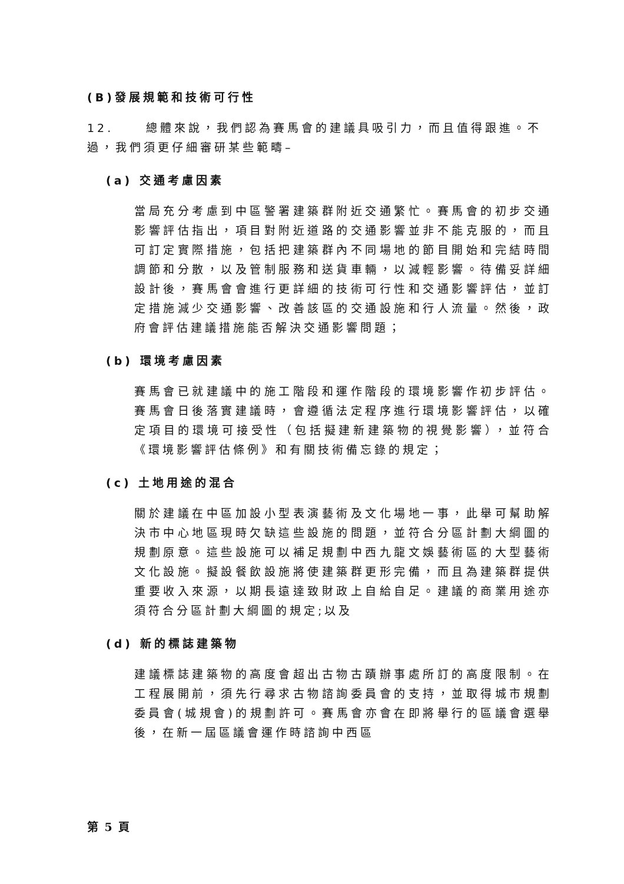(B)發展規範和技術可行性
12. 總體來說，我們認為賽馬會的建議具吸引力，而且值得跟進。不過，我們須更仔細審研某些範疇–
(a) 交通考慮因素
當局充分考慮到中區警署建築群附近交通繁忙。賽馬會的初步交通影響評估指出，項目對附近道路的交通影響並非不能克服的，而且可訂定實際措施，包括把建築群內不同場地的節目開始和完結時間調節和分散，以及管制服務和送貨車輛，以減輕影響。待備妥詳細設計後，賽馬會會進行更詳細的技術可行性和交通影響評估，並訂定措施減少交通影響、改善該區的交通設施和行人流量。然後，政府會評估建議措施能否解決交通影響問題；
(b) 環境考慮因素
賽馬會已就建議中的施工階段和運作階段的環境影響作初步評估。賽馬會日後落實建議時，會遵循法定程序進行環境影響評估，以確定項目的環境可接受性（包括擬建新建築物的視覺影響），並符合《環境影響評估條例》和有關技術備忘錄的規定；
(c) 土地用途的混合
關於建議在中區加設小型表演藝術及文化場地一事，此舉可幫助解決市中心地區現時欠缺這些設施的問題，並符合分區計劃大綱圖的規劃原意。這些設施可以補足規劃中西九龍文娛藝術區的大型藝術文化設施。擬設餐飲設施將使建築群更形完備，而且為建築群提供重要收入來源，以期長遠達致財政上自給自足。建議的商業用途亦須符合分區計劃大綱圖的規定;以及
(d) 新的標誌建築物
建議標誌建築物的高度會超出古物古蹟辦事處所訂的高度限制。在工程展開前，須先行尋求古物諮詢委員會的支持，並取得城市規劃委員會(城規會)的規劃許可。賽馬會亦會在即將舉行的區議會選舉後，在新一屆區議會運作時諮詢中西區
第 5 頁